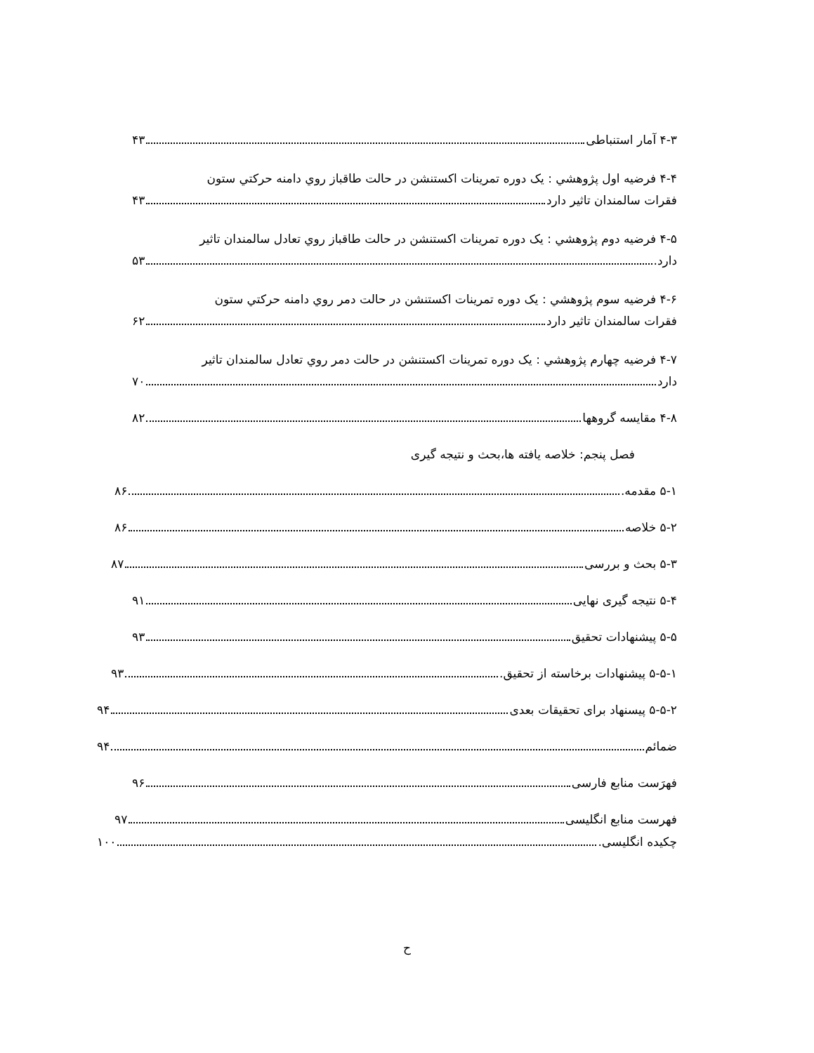۴-۳ آمار استنباطی ۴۳
۴-۴ فرضیه اول پژوهشي : یک دوره تمرینات اکستنشن در حالت طاقباز روي دامنه حرکتي ستون
فقرات سالمندان تاثیر دارد ۴۳
۴-۵ فرضیه دوم پژوهشي : یک دوره تمرینات اکستنشن در حالت طاقباز روي تعادل سالمندان تاثیر
دارد. ۵۳
۴-۶ فرضیه سوم پژوهشي : یک دوره تمرینات اکستنشن در حالت دمر روي دامنه حرکتي ستون
فقرات سالمندان تاثیر دارد ۶۲
۴-۷ فرضیه چهارم پژوهشي : یک دوره تمرینات اکستنشن در حالت دمر روي تعادل سالمندان تاثیر
دارد ۷۰
۴-۸ مقایسه گروهها ۸۲
فصل پنجم: خلاصه یافته ها،بحث و نتیجه گیری
۵-۱ مقدمه. ۸۶
۵-۲ خلاصه ۸۶
۵-۳ بحث و بررسی ۸۷
۵-۴ نتیجه گیری نهایی ۹۱
۵-۵ پیشنهادات تحقیق ۹۳
۵-۵-۱ پیشنهادات برخاسته از تحقیق. ۹۳
۵-۵-۲ پیسنهاد برای تحقیقات بعدی ۹۴
ضمائم ۹۴
فهرَست منابع فارسی ۹۶
فهرست منابع انگلیسی ۹۷
چکیده انگلیسی. ۱۰۰
ح